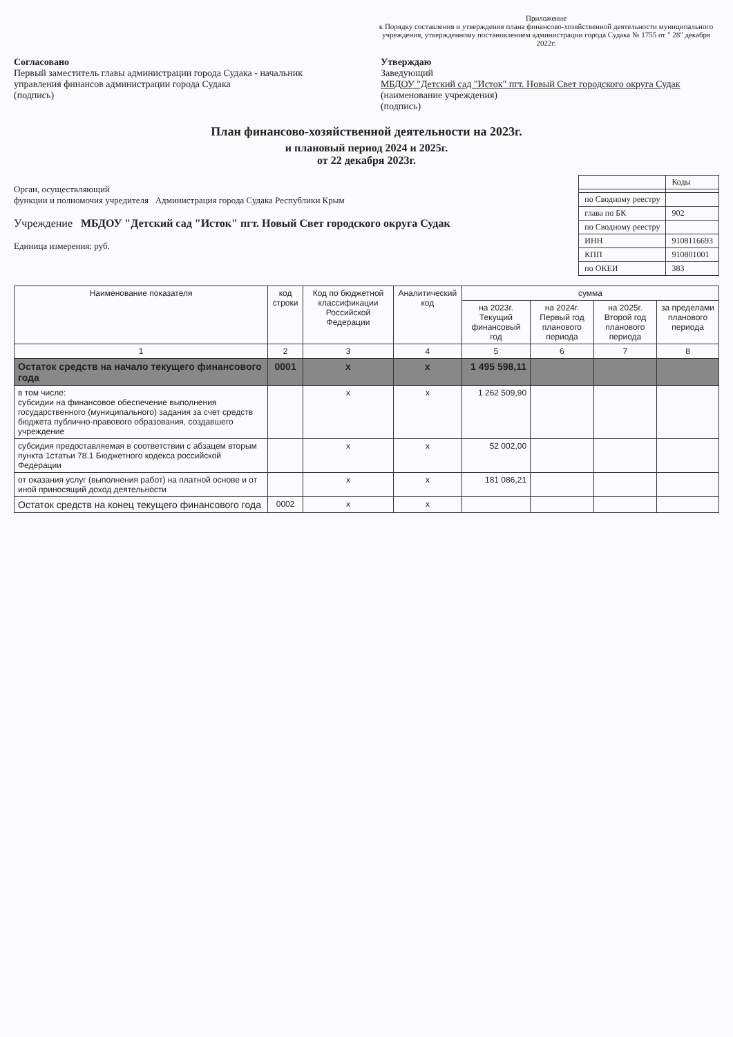Приложение
к Порядку составления и утверждения плана финансово-хозяйственной деятельности муниципального учреждения, утвержденному постановлением администрации города Судака № 1755 от " 28" декабря 2022г.
Согласовано
Первый заместитель главы администрации города Судака - начальник управления финансов администрации города Судака
(подпись)
Утверждаю
Заведующий
МБДОУ "Детский сад "Исток" пгт. Новый Свет городского округа Судак
(наименование учреждения)
(подпись)
План финансово-хозяйственной деятельности на 2023г.
и плановый период 2024 и 2025г.
от 22 декабря 2023г.
Орган, осуществляющий
функции и полномочия учредителя Администрация города Судака Республики Крым
Учреждение МБДОУ "Детский сад "Исток" пгт. Новый Свет городского округа Судак
Единица измерения: руб.
| | Коды |
| по Сводному реестру | |
| глава по БК | 902 |
| по Сводному реестру | |
| ИНН | 9108116693 |
| КПП | 910801001 |
| по ОКЕИ | 383 |
| Наименование показателя | код строки | Код по бюджетной классификации Российской Федерации | Аналитический код | сумма | | | |
| --- | --- | --- | --- | --- | --- | --- | --- |
| | | | | на 2023г. Текущий финансовый год | на 2024г. Первый год планового периода | на 2025г. Второй год планового периода | за пределами планового периода |
| 1 | 2 | 3 | 4 | 5 | 6 | 7 | 8 |
| Остаток средств на начало текущего финансового года | 0001 | х | х | 1 495 598,11 | | | |
| в том числе: субсидии на финансовое обеспечение выполнения государственного (муниципального) задания за счет средств бюджета публично-правового образования, создавшего учреждение | | х | х | 1 262 509,90 | | | |
| субсидия предоставляемая в соответствии с абзацем вторым пункта 1статьи 78.1 Бюджетного кодекса российской Федерации | | х | х | 52 002,00 | | | |
| от оказания услуг (выполнения работ) на платной основе и от иной приносящий доход деятельности | | х | х | 181 086,21 | | | |
| Остаток средств на конец текущего финансового года | 0002 | х | х | | | | |